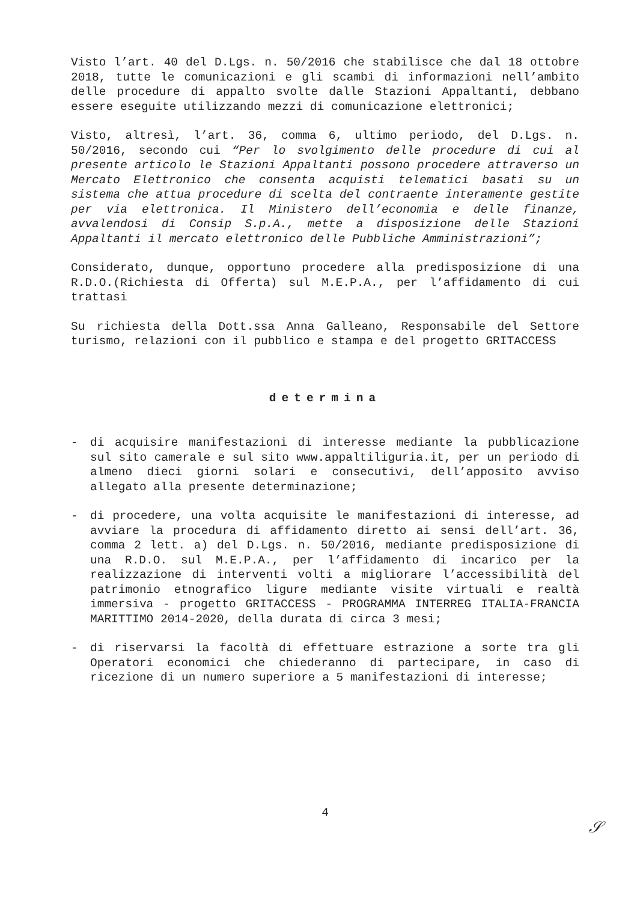Visto l’art. 40 del D.Lgs. n. 50/2016 che stabilisce che dal 18 ottobre 2018, tutte le comunicazioni e gli scambi di informazioni nell’ambito delle procedure di appalto svolte dalle Stazioni Appaltanti, debbano essere eseguite utilizzando mezzi di comunicazione elettronici;
Visto, altresì, l’art. 36, comma 6, ultimo periodo, del D.Lgs. n. 50/2016, secondo cui “Per lo svolgimento delle procedure di cui al presente articolo le Stazioni Appaltanti possono procedere attraverso un Mercato Elettronico che consenta acquisti telematici basati su un sistema che attua procedure di scelta del contraente interamente gestite per via elettronica. Il Ministero dell’economia e delle finanze, avvalendosi di Consip S.p.A., mette a disposizione delle Stazioni Appaltanti il mercato elettronico delle Pubbliche Amministrazioni”;
Considerato, dunque, opportuno procedere alla predisposizione di una R.D.O.(Richiesta di Offerta) sul M.E.P.A., per l’affidamento di cui trattasi
Su richiesta della Dott.ssa Anna Galleano, Responsabile del Settore turismo, relazioni con il pubblico e stampa e del progetto GRITACCESS
determina
- di acquisire manifestazioni di interesse mediante la pubblicazione sul sito camerale e sul sito www.appaltiliguria.it, per un periodo di almeno dieci giorni solari e consecutivi, dell’apposito avviso allegato alla presente determinazione;
- di procedere, una volta acquisite le manifestazioni di interesse, ad avviare la procedura di affidamento diretto ai sensi dell’art. 36, comma 2 lett. a) del D.Lgs. n. 50/2016, mediante predisposizione di una R.D.O. sul M.E.P.A., per l’affidamento di incarico per la realizzazione di interventi volti a migliorare l’accessibilità del patrimonio etnografico ligure mediante visite virtuali e realtà immersiva - progetto GRITACCESS - PROGRAMMA INTERREG ITALIA-FRANCIA MARITTIMO 2014-2020, della durata di circa 3 mesi;
- di riservarsi la facoltà di effettuare estrazione a sorte tra gli Operatori economici che chiederanno di partecipare, in caso di ricezione di un numero superiore a 5 manifestazioni di interesse;
4
𝒮